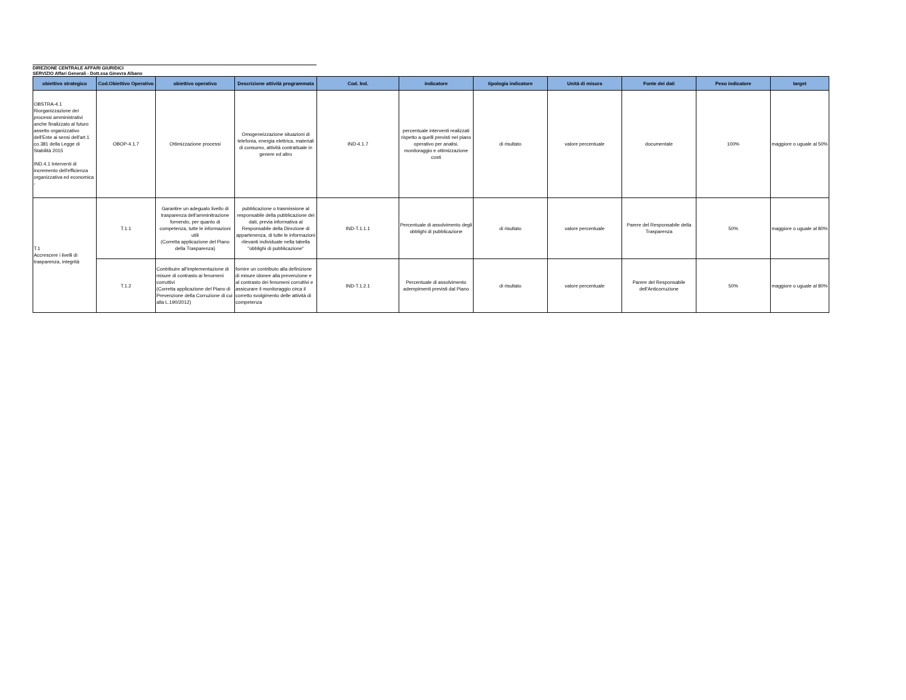DIREZIONE CENTRALE AFFARI GIURIDICI
SERVIZIO Affari Generali - Dott.ssa Ginevra Albano
| obiettivo strategico | Cod.Obiettivo Operativo | obiettivo operativo | Descrizione attività programmata | Cod. Ind. | indicatore | tipologia indicatore | Unità di misura | Fonte dei dati | Peso indicatore | target |
| --- | --- | --- | --- | --- | --- | --- | --- | --- | --- | --- |
| OBSTRA-4.1 Riorganizzazione dei processi amministrativi anche finalizzato al futuro assetto organizzativo dell'Ente ai sensi dell'art.1 co.381 della Legge di Stabilità 2015 IND.4.1 Interventi di incremento dell'efficienza organizzativa ed economica - | OBOP-4.1.7 | Ottimizzazione processi | Omogeneizzazione situazioni di telefonia, energia elettrica, materiali di consumo, attività contrattuale in genere ed altro | IND-4.1.7 | percentuale interventi realizzati rispetto a quelli previsti nel piano operativo per analisi, monitoraggio e ottimizzazione costi | di risultato | valore percentuale | documentale | 100% | maggiore o uguale al 50% |
| T.1 Accrescere i livelli di trasparenza, integrità | T.1.1 | Garantire un adeguato livello di trasparenza dell'amminitrazione fornendo, per quanto di competenza, tutte le informazioni utili (Corretta applicazione del Piano della Trasparenza) | pubblicazione o trasmissione al responsabile della pubblicazione dei dati, previa informativa al Responsabile della Direzione di appartenenza, di tutte le informazioni rilevanti individuate nella tabella "obblighi di pubblicazione" | IND-T.1.1.1 | Percentuale di assolvimento degli obblighi di pubblicazione | di risultato | valore percentuale | Parere del Responsabile della Trasparenza | 50% | maggiore o uguale al 80% |
| | T.1.2 | Contribuire all'implementazione di misure di contrasto ai fenomeni corruttivi (Corretta applicazione del Piano di Prevenzione della Corruzione di cui alla L.190/2012) | fornire un contributo alla definizione di misure idonee alla prevenzione e al contrasto dei fenomeni corruttivi e assicurare il monitoraggio circa il corretto svolgimento delle attività di competenza | IND-T.1.2.1 | Percentuale di assolvimento adempimenti previsti dal Piano | di risultato | valore percentuale | Parere del Responsabile dell'Anticorruzione | 50% | maggiore o uguale al 80% |